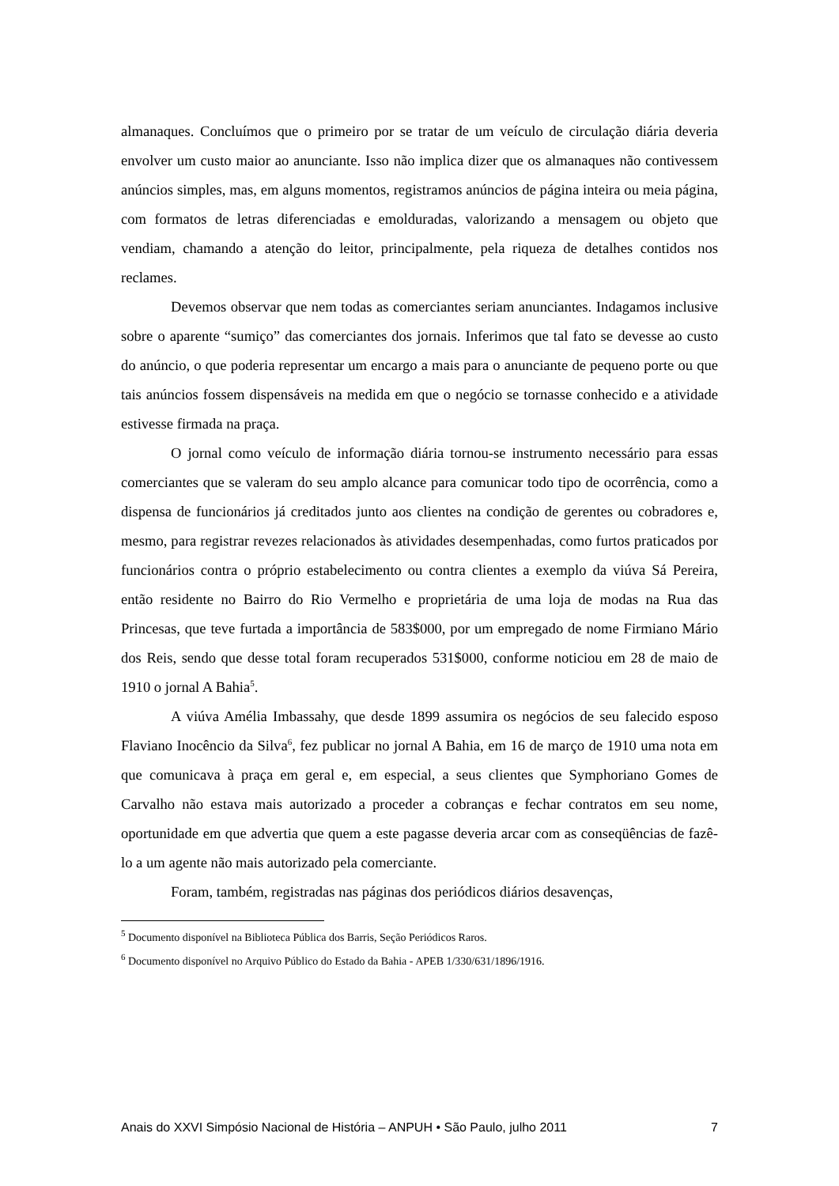almanaques. Concluímos que o primeiro por se tratar de um veículo de circulação diária deveria envolver um custo maior ao anunciante. Isso não implica dizer que os almanaques não contivessem anúncios simples, mas, em alguns momentos, registramos anúncios de página inteira ou meia página, com formatos de letras diferenciadas e emolduradas, valorizando a mensagem ou objeto que vendiam, chamando a atenção do leitor, principalmente, pela riqueza de detalhes contidos nos reclames.
Devemos observar que nem todas as comerciantes seriam anunciantes. Indagamos inclusive sobre o aparente “sumiço” das comerciantes dos jornais. Inferimos que tal fato se devesse ao custo do anúncio, o que poderia representar um encargo a mais para o anunciante de pequeno porte ou que tais anúncios fossem dispensáveis na medida em que o negócio se tornasse conhecido e a atividade estivesse firmada na praça.
O jornal como veículo de informação diária tornou-se instrumento necessário para essas comerciantes que se valeram do seu amplo alcance para comunicar todo tipo de ocorrência, como a dispensa de funcionários já creditados junto aos clientes na condição de gerentes ou cobradores e, mesmo, para registrar revezes relacionados às atividades desempenhadas, como furtos praticados por funcionários contra o próprio estabelecimento ou contra clientes a exemplo da viúva Sá Pereira, então residente no Bairro do Rio Vermelho e proprietária de uma loja de modas na Rua das Princesas, que teve furtada a importância de 583$000, por um empregado de nome Firmiano Mário dos Reis, sendo que desse total foram recuperados 531$000, conforme noticiou em 28 de maio de 1910 o jornal A Bahia<sup>5</sup>.
A viúva Amélia Imbassahy, que desde 1899 assumira os negócios de seu falecido esposo Flaviano Inocêncio da Silva<sup>6</sup>, fez publicar no jornal A Bahia, em 16 de março de 1910 uma nota em que comunicava à praça em geral e, em especial, a seus clientes que Symphoriano Gomes de Carvalho não estava mais autorizado a proceder a cobranças e fechar contratos em seu nome, oportunidade em que advertia que quem a este pagasse deveria arcar com as conseqüências de fazê-lo a um agente não mais autorizado pela comerciante.
Foram, também, registradas nas páginas dos periódicos diários desavenças,
<sup>5</sup> Documento disponível na Biblioteca Pública dos Barris, Seção Periódicos Raros.
<sup>6</sup> Documento disponível no Arquivo Público do Estado da Bahia - APEB 1/330/631/1896/1916.
Anais do XXVI Simpósio Nacional de História – ANPUH • São Paulo, julho 2011 7